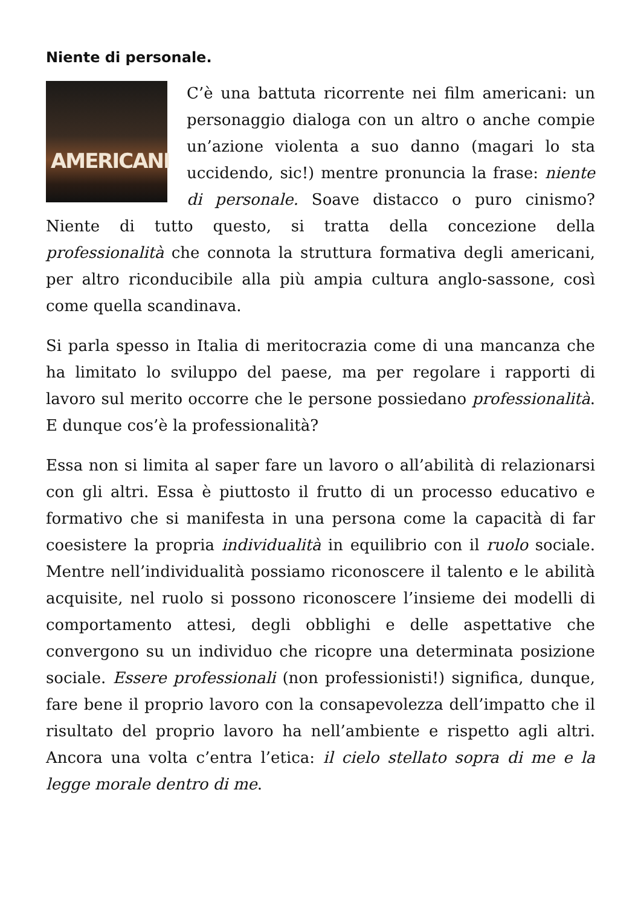Niente di personale.
AMERICANI C’è una battuta ricorrente nei film americani: un personaggio dialoga con un altro o anche compie un’azione violenta a suo danno (magari lo sta uccidendo, sic!) mentre pronuncia la frase: niente di personale. Soave distacco o puro cinismo? Niente di tutto questo, si tratta della concezione della professionalità che connota la struttura formativa degli americani, per altro riconducibile alla più ampia cultura anglo-sassone, così come quella scandinava.
Si parla spesso in Italia di meritocrazia come di una mancanza che ha limitato lo sviluppo del paese, ma per regolare i rapporti di lavoro sul merito occorre che le persone possiedano professionalità. E dunque cos’è la professionalità?
Essa non si limita al saper fare un lavoro o all’abilità di relazionarsi con gli altri. Essa è piuttosto il frutto di un processo educativo e formativo che si manifesta in una persona come la capacità di far coesistere la propria individualità in equilibrio con il ruolo sociale. Mentre nell’individualità possiamo riconoscere il talento e le abilità acquisite, nel ruolo si possono riconoscere l’insieme dei modelli di comportamento attesi, degli obblighi e delle aspettative che convergono su un individuo che ricopre una determinata posizione sociale. Essere professionali (non professionisti!) significa, dunque, fare bene il proprio lavoro con la consapevolezza dell’impatto che il risultato del proprio lavoro ha nell’ambiente e rispetto agli altri. Ancora una volta c’entra l’etica: il cielo stellato sopra di me e la legge morale dentro di me.